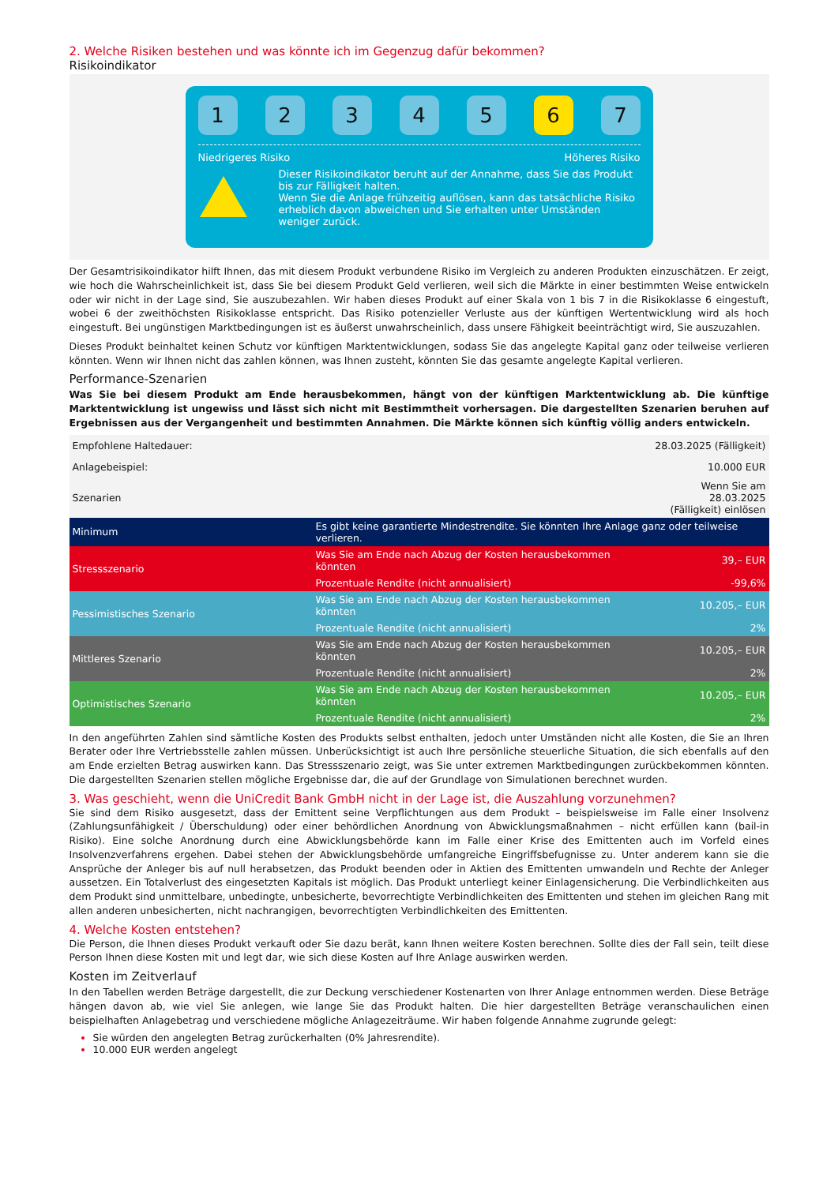2. Welche Risiken bestehen und was könnte ich im Gegenzug dafür bekommen?
Risikoindikator
1 2 3 4 5 6 7
Niedrigeres Risiko Höheres Risiko
Dieser Risikoindikator beruht auf der Annahme, dass Sie das Produkt bis zur Fälligkeit halten.
Wenn Sie die Anlage frühzeitig auflösen, kann das tatsächliche Risiko erheblich davon abweichen und Sie erhalten unter Umständen weniger zurück.
Der Gesamtrisikoindikator hilft Ihnen, das mit diesem Produkt verbundene Risiko im Vergleich zu anderen Produkten einzuschätzen. Er zeigt, wie hoch die Wahrscheinlichkeit ist, dass Sie bei diesem Produkt Geld verlieren, weil sich die Märkte in einer bestimmten Weise entwickeln oder wir nicht in der Lage sind, Sie auszubezahlen. Wir haben dieses Produkt auf einer Skala von 1 bis 7 in die Risikoklasse 6 eingestuft, wobei 6 der zweithöchsten Risikoklasse entspricht. Das Risiko potenzieller Verluste aus der künftigen Wertentwicklung wird als hoch eingestuft. Bei ungünstigen Marktbedingungen ist es äußerst unwahrscheinlich, dass unsere Fähigkeit beeinträchtigt wird, Sie auszuzahlen.
Dieses Produkt beinhaltet keinen Schutz vor künftigen Marktentwicklungen, sodass Sie das angelegte Kapital ganz oder teilweise verlieren könnten. Wenn wir Ihnen nicht das zahlen können, was Ihnen zusteht, könnten Sie das gesamte angelegte Kapital verlieren.
Performance-Szenarien
Was Sie bei diesem Produkt am Ende herausbekommen, hängt von der künftigen Marktentwicklung ab. Die künftige Marktentwicklung ist ungewiss und lässt sich nicht mit Bestimmtheit vorhersagen. Die dargestellten Szenarien beruhen auf Ergebnissen aus der Vergangenheit und bestimmten Annahmen. Die Märkte können sich künftig völlig anders entwickeln.
| Empfohlene Haltedauer: | | 28.03.2025 (Fälligkeit) |
| Anlagebeispiel: | | 10.000 EUR |
| Szenarien | | Wenn Sie am 28.03.2025 (Fälligkeit) einlösen |
| Minimum | Es gibt keine garantierte Mindestrendite. Sie könnten Ihre Anlage ganz oder teilweise verlieren. | |
| Stressszenario | Was Sie am Ende nach Abzug der Kosten herausbekommen könnten | 39,– EUR |
| | Prozentuale Rendite (nicht annualisiert) | -99,6% |
| Pessimistisches Szenario | Was Sie am Ende nach Abzug der Kosten herausbekommen könnten | 10.205,– EUR |
| | Prozentuale Rendite (nicht annualisiert) | 2% |
| Mittleres Szenario | Was Sie am Ende nach Abzug der Kosten herausbekommen könnten | 10.205,– EUR |
| | Prozentuale Rendite (nicht annualisiert) | 2% |
| Optimistisches Szenario | Was Sie am Ende nach Abzug der Kosten herausbekommen könnten | 10.205,– EUR |
| | Prozentuale Rendite (nicht annualisiert) | 2% |
In den angeführten Zahlen sind sämtliche Kosten des Produkts selbst enthalten, jedoch unter Umständen nicht alle Kosten, die Sie an Ihren Berater oder Ihre Vertriebsstelle zahlen müssen. Unberücksichtigt ist auch Ihre persönliche steuerliche Situation, die sich ebenfalls auf den am Ende erzielten Betrag auswirken kann. Das Stressszenario zeigt, was Sie unter extremen Marktbedingungen zurückbekommen könnten. Die dargestellten Szenarien stellen mögliche Ergebnisse dar, die auf der Grundlage von Simulationen berechnet wurden.
3. Was geschieht, wenn die UniCredit Bank GmbH nicht in der Lage ist, die Auszahlung vorzunehmen?
Sie sind dem Risiko ausgesetzt, dass der Emittent seine Verpflichtungen aus dem Produkt – beispielsweise im Falle einer Insolvenz (Zahlungsunfähigkeit / Überschuldung) oder einer behördlichen Anordnung von Abwicklungsmaßnahmen – nicht erfüllen kann (bail-in Risiko). Eine solche Anordnung durch eine Abwicklungsbehörde kann im Falle einer Krise des Emittenten auch im Vorfeld eines Insolvenzverfahrens ergehen. Dabei stehen der Abwicklungsbehörde umfangreiche Eingriffsbefugnisse zu. Unter anderem kann sie die Ansprüche der Anleger bis auf null herabsetzen, das Produkt beenden oder in Aktien des Emittenten umwandeln und Rechte der Anleger aussetzen. Ein Totalverlust des eingesetzten Kapitals ist möglich. Das Produkt unterliegt keiner Einlagensicherung. Die Verbindlichkeiten aus dem Produkt sind unmittelbare, unbedingte, unbesicherte, bevorrechtigte Verbindlichkeiten des Emittenten und stehen im gleichen Rang mit allen anderen unbesicherten, nicht nachrangigen, bevorrechtigten Verbindlichkeiten des Emittenten.
4. Welche Kosten entstehen?
Die Person, die Ihnen dieses Produkt verkauft oder Sie dazu berät, kann Ihnen weitere Kosten berechnen. Sollte dies der Fall sein, teilt diese Person Ihnen diese Kosten mit und legt dar, wie sich diese Kosten auf Ihre Anlage auswirken werden.
Kosten im Zeitverlauf
In den Tabellen werden Beträge dargestellt, die zur Deckung verschiedener Kostenarten von Ihrer Anlage entnommen werden. Diese Beträge hängen davon ab, wie viel Sie anlegen, wie lange Sie das Produkt halten. Die hier dargestellten Beträge veranschaulichen einen beispielhaften Anlagebetrag und verschiedene mögliche Anlagezeiträume. Wir haben folgende Annahme zugrunde gelegt:
Sie würden den angelegten Betrag zurückerhalten (0% Jahresrendite).
10.000 EUR werden angelegt